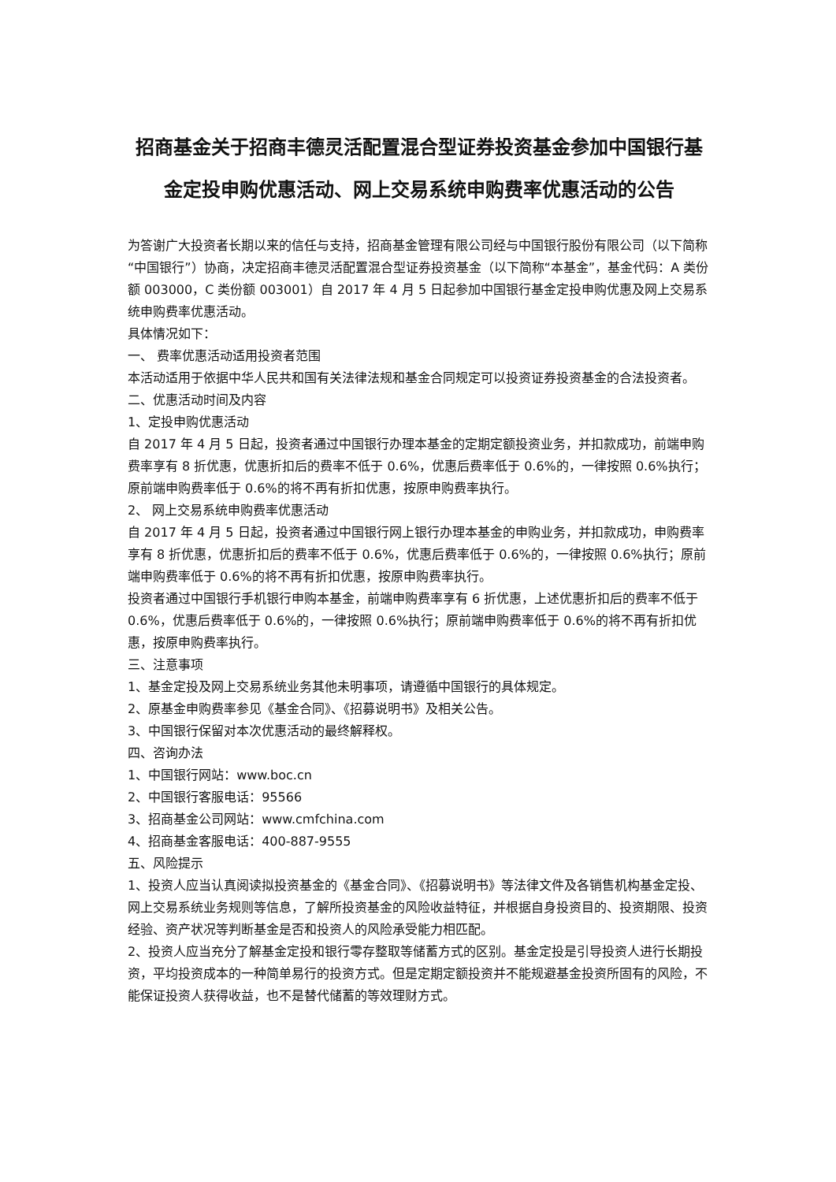招商基金关于招商丰德灵活配置混合型证券投资基金参加中国银行基金定投申购优惠活动、网上交易系统申购费率优惠活动的公告
为答谢广大投资者长期以来的信任与支持，招商基金管理有限公司经与中国银行股份有限公司（以下简称“中国银行”）协商，决定招商丰德灵活配置混合型证券投资基金（以下简称“本基金”，基金代码：A 类份额 003000，C 类份额 003001）自 2017 年 4 月 5 日起参加中国银行基金定投申购优惠及网上交易系统申购费率优惠活动。
具体情况如下：
一、 费率优惠活动适用投资者范围
本活动适用于依据中华人民共和国有关法律法规和基金合同规定可以投资证券投资基金的合法投资者。
二、优惠活动时间及内容
1、定投申购优惠活动
自 2017 年 4 月 5 日起，投资者通过中国银行办理本基金的定期定额投资业务，并扣款成功，前端申购费率享有 8 折优惠，优惠折扣后的费率不低于 0.6%，优惠后费率低于 0.6%的，一律按照 0.6%执行；原前端申购费率低于 0.6%的将不再有折扣优惠，按原申购费率执行。
2、 网上交易系统申购费率优惠活动
自 2017 年 4 月 5 日起，投资者通过中国银行网上银行办理本基金的申购业务，并扣款成功，申购费率享有 8 折优惠，优惠折扣后的费率不低于 0.6%，优惠后费率低于 0.6%的，一律按照 0.6%执行；原前端申购费率低于 0.6%的将不再有折扣优惠，按原申购费率执行。
投资者通过中国银行手机银行申购本基金，前端申购费率享有 6 折优惠，上述优惠折扣后的费率不低于 0.6%，优惠后费率低于 0.6%的，一律按照 0.6%执行；原前端申购费率低于 0.6%的将不再有折扣优惠，按原申购费率执行。
三、注意事项
1、基金定投及网上交易系统业务其他未明事项，请遵循中国银行的具体规定。
2、原基金申购费率参见《基金合同》、《招募说明书》及相关公告。
3、中国银行保留对本次优惠活动的最终解释权。
四、咨询办法
1、中国银行网站：www.boc.cn
2、中国银行客服电话：95566
3、招商基金公司网站：www.cmfchina.com
4、招商基金客服电话：400-887-9555
五、风险提示
1、投资人应当认真阅读拟投资基金的《基金合同》、《招募说明书》等法律文件及各销售机构基金定投、网上交易系统业务规则等信息，了解所投资基金的风险收益特征，并根据自身投资目的、投资期限、投资经验、资产状况等判断基金是否和投资人的风险承受能力相匹配。
2、投资人应当充分了解基金定投和银行零存整取等储蓄方式的区别。基金定投是引导投资人进行长期投资，平均投资成本的一种简单易行的投资方式。但是定期定额投资并不能规避基金投资所固有的风险，不能保证投资人获得收益，也不是替代储蓄的等效理财方式。